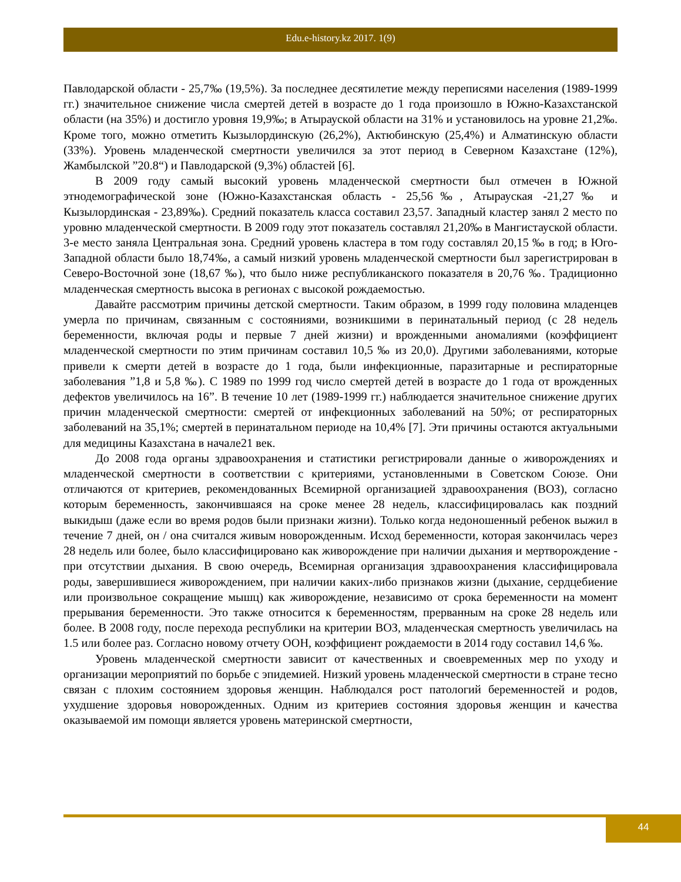Edu.e-history.kz 2017. 1(9)
Павлодарской области - 25,7‰ (19,5%). За последнее десятилетие между переписями населения (1989-1999 гг.) значительное снижение числа смертей детей в возрасте до 1 года произошло в Южно-Казахстанской области (на 35%) и достигло уровня 19,9‰; в Атырауской области на 31% и установилось на уровне 21,2‰. Кроме того, можно отметить Кызылординскую (26,2%), Актюбинскую (25,4%) и Алматинскую области (33%). Уровень младенческой смертности увеличился за этот период в Северном Казахстане (12%), Жамбылской ”20.8“) и Павлодарской (9,3%) областей [6].
В 2009 году самый высокий уровень младенческой смертности был отмечен в Южной этнодемографической зоне (Южно-Казахстанская область - 25,56‰, Атырауская -21,27‰ и Кызылординская - 23,89‰). Средний показатель класса составил 23,57. Западный кластер занял 2 место по уровню младенческой смертности. В 2009 году этот показатель составлял 21,20‰ в Мангистауской области. 3-е место заняла Центральная зона. Средний уровень кластера в том году составлял 20,15 ‰ в год; в Юго-Западной области было 18,74‰, а самый низкий уровень младенческой смертности был зарегистрирован в Северо-Восточной зоне (18,67 ‰), что было ниже республиканского показателя в 20,76 ‰. Традиционно младенческая смертность высока в регионах с высокой рождаемостью.
Давайте рассмотрим причины детской смертности. Таким образом, в 1999 году половина младенцев умерла по причинам, связанным с состояниями, возникшими в перинатальный период (с 28 недель беременности, включая роды и первые 7 дней жизни) и врожденными аномалиями (коэффициент младенческой смертности по этим причинам составил 10,5 ‰ из 20,0). Другими заболеваниями, которые привели к смерти детей в возрасте до 1 года, были инфекционные, паразитарные и респираторные заболевания ”1,8 и 5,8 ‰). С 1989 по 1999 год число смертей детей в возрасте до 1 года от врожденных дефектов увеличилось на 16”. В течение 10 лет (1989-1999 гг.) наблюдается значительное снижение других причин младенческой смертности: смертей от инфекционных заболеваний на 50%; от респираторных заболеваний на 35,1%; смертей в перинатальном периоде на 10,4% [7]. Эти причины остаются актуальными для медицины Казахстана в начале21 век.
До 2008 года органы здравоохранения и статистики регистрировали данные о живорождениях и младенческой смертности в соответствии с критериями, установленными в Советском Союзе. Они отличаются от критериев, рекомендованных Всемирной организацией здравоохранения (ВОЗ), согласно которым беременность, закончившаяся на сроке менее 28 недель, классифицировалась как поздний выкидыш (даже если во время родов были признаки жизни). Только когда недоношенный ребенок выжил в течение 7 дней, он / она считался живым новорожденным. Исход беременности, которая закончилась через 28 недель или более, было классифицировано как живорождение при наличии дыхания и мертворождение - при отсутствии дыхания. В свою очередь, Всемирная организация здравоохранения классифицировала роды, завершившиеся живорождением, при наличии каких-либо признаков жизни (дыхание, сердцебиение или произвольное сокращение мышц) как живорождение, независимо от срока беременности на момент прерывания беременности. Это также относится к беременностям, прерванным на сроке 28 недель или более. В 2008 году, после перехода республики на критерии ВОЗ, младенческая смертность увеличилась на 1.5 или более раз. Согласно новому отчету ООН, коэффициент рождаемости в 2014 году составил 14,6 ‰.
Уровень младенческой смертности зависит от качественных и своевременных мер по уходу и организации мероприятий по борьбе с эпидемией. Низкий уровень младенческой смертности в стране тесно связан с плохим состоянием здоровья женщин. Наблюдался рост патологий беременностей и родов, ухудшение здоровья новорожденных. Одним из критериев состояния здоровья женщин и качества оказываемой им помощи является уровень материнской смертности,
44